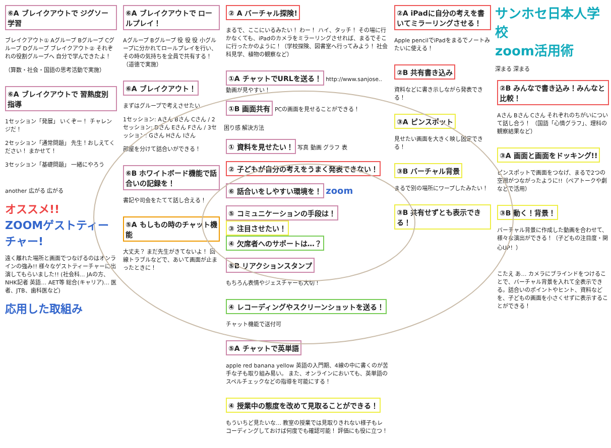⑥A ブレイクアウトで ジグソー学習
ブレイクアウト① Aグループ Bグループ Cグループ Dグループ ブレイクアウト② それぞれの役割グループへ 自分で学んできたよ！
（算数・社会・国語の思考活動で実施）
⑥A ブレイクアウトで 習熟度別指導
1セッション「発展」 いくぞー！ チャレンジだ！
2セッション「通常問題」 先生！おしえてください！ まかせて！
3セッション「基礎問題」 一緒にやろう
another 広がる 広がる
オススメ!!
ZOOMゲストティーチャー!
遠く離れた場所と画面でつなげるのはオンラインの強み!! 様々なゲストティーチャーに出演してもらいました!! (社会科… JAの方、NHK記者 英語… AET等 総合(キャリア)… 医者、JTB、歯科医など)
応用した取組み
⑥A ブレイクアウトで ロールプレイ！
Aグループ Bグループ 役 役 役 小グループに分かれてロールプレイを行い、その時の気持ちを全員で共有する！（道徳で実施）
⑥A ブレイクアウト！
まずはグループで考えさせたい
1セッション: Aさん Bさん Cさん / 2セッション: Dさん Eさん Fさん / 3セッション: Gさん Hさん Iさん
部屋を分けて話合いができる！
⑥B ホワイトボード機能で話合いの記録を！
書記や司会をたてて話し合える！
⑤A もしもの時のチャット機能
大丈夫？ まだ先生がきてないよ！ 回線トラブルなどで、あいて画面が止まったときに！
② A バーチャル探険!
まるで、ここにいるみたい！ わー！ ハイ、タッチ！ その場に行かなくても、iPadのカメラをミラーリングさせれば、まるでそこに行ったかのように！（学校探険、図書室へ行ってみよう！ 社会科見学、植物の観察など）
①A チャットでURLを送る！ http://www.sanjose.. 動画が見やすい！
①B 画面共有 PCの画面を見せることができる！
困り感 解決方法
① 資料を見せたい！ 写真 動画 グラフ 表
② 子どもが自分の考えをうまく発表できない！
⑥ 話合いをしやすい環境を！ zoom
⑤ コミュニケーションの手段は！ ③ 注目させたい！ ④ 欠席者へのサポートは…？
⑤B リアクションスタンプ
もちろん表情やジェスチャーも大切！
④ レコーディングやスクリーンショットを送る！
チャット機能で送付可
⑤A チャットで英単語
apple red banana yellow 英語の入門期、4線の中に書くのが苦手な子も取り組み易い。 また、オンラインにおいても、英単語のスペルチェックなどの指導を可能にする！
④ 授業中の態度を改めて見取ることができる！
もういちど見たいな… 教室の授業では見取りきれない様子もレコーディングしておけば何度でも確認可能！ 評価にも役に立つ！
②A iPadに自分の考えを書いてミラーリングさせる！
Apple pencilでiPadをまるでノートみたいに使える！
②B 共有書き込み
資料などに書き示しながら発表できる！
③A ピンスポット
見せたい画面を大きく映し固定できる！
③B バーチャル背景
まるで別の場所にワープしたみたい！
③B 共有せずとも表示できる！
サンホセ日本人学校
zoom活用術
深まる 深まる
②B みんなで書き込み！みんなと比較！
Aさん Bさん Cさん それぞれのちがいについて話し合う！ （国語「心情グラフ」、理科の観察結果など）
③A 画面と画面をドッキング!!
ピンスポットで画面をつなげ、まるで2つの空間がつながったように!!（ペアトークや劇などで活用）
③B 動く！背景！
バーチャル背景に作成した動画を合わせて、様々な演出ができる！（子どもの注目度・関心UP！）
こたえ あ… カメラにブラインドをつけることで、バーチャル背景を入れて全表示できる。話合いのポイントやヒント、資料などを、子どもの画面を小さくせずに表示することができる！